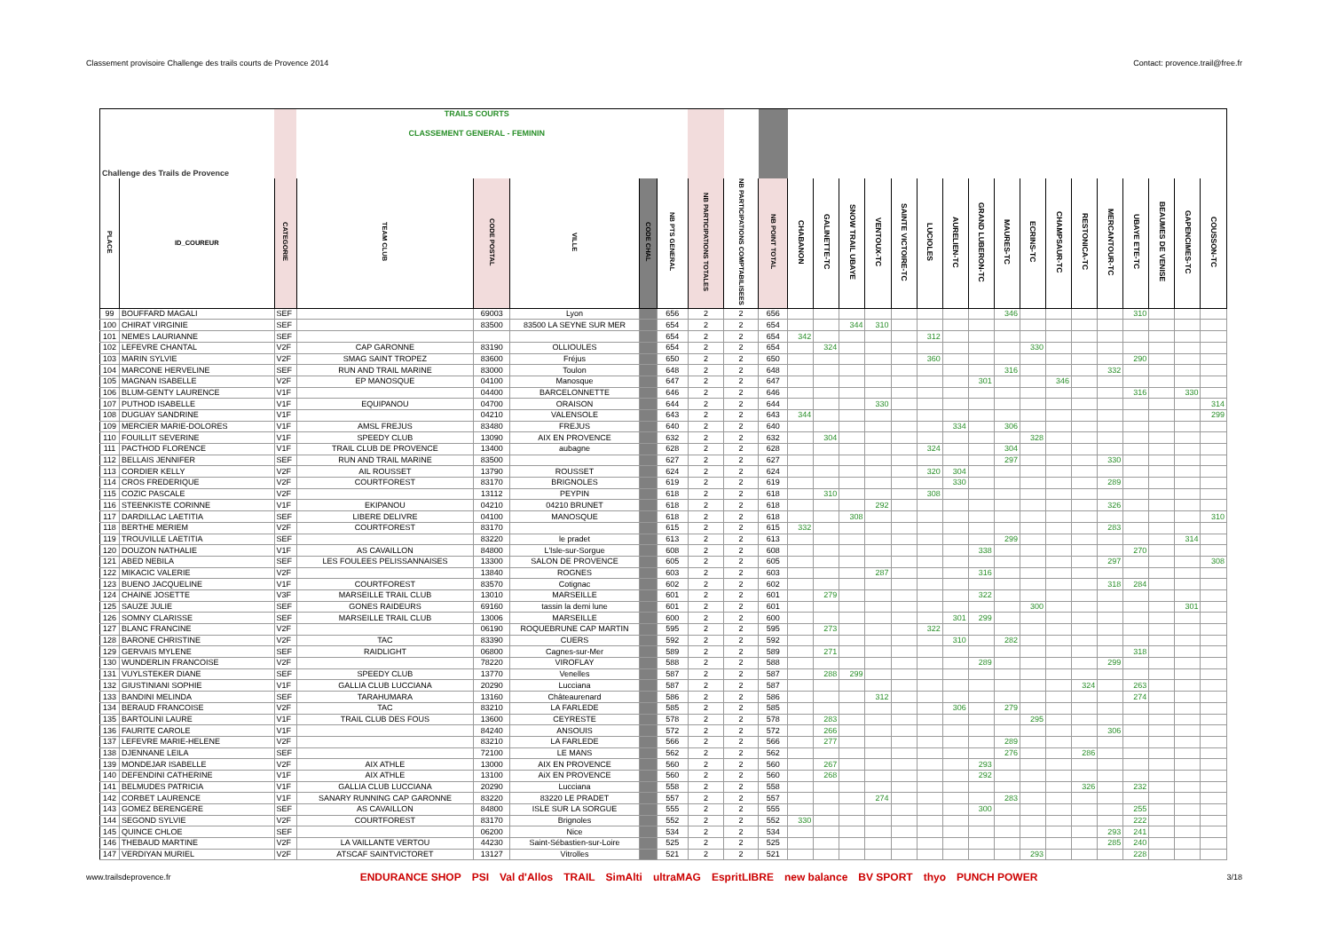Classement provisoire Challenge des trails courts de Provence 2014 Contact: provence.trail@free.fr
| Challenge des Trails de Provence | | | TRAILS COURTS CLASSEMENT GENERAL - FEMININ | | | | | | | | | | | | | | | | | | | | | | | | |
| PLACE | ID_COUREUR | CATEGORIE | TEAM CLUB | CODE POSTAL | VILLE | CODE CHAL | NB PTS GENERAL | NB PARTICIPATIONS TOTALES | NB PARTICIPATIONS COMPTABILISEES | NB POINT TOTAL | CHABANON | GALINETTE-TC | SNOW TRAIL UBAYE | VENTOUX-TC | SAINTE VICTOIRE-TC | LUCIOLES | AURELIEN-TC | GRAND LUBERON-TC | MAURES-TC | ECRINS-TC | CHAMPSAUR-TC | RESTONICA-TC | MERCANTOUR-TC | UBAYE ETE-TC | BEAUMES DE VENISE | GAPENCIMES-TC | COUSSON-TC |
| 99 | BOUFFARD MAGALI | SEF | | 69003 | Lyon | | 656 | 2 | 2 | 656 | | | | | | | | | 346 | | | | | 310 | | | |
| 100 | CHIRAT VIRGINIE | SEF | | 83500 | 83500 LA SEYNE SUR MER | | 654 | 2 | 2 | 654 | | | 344 | 310 | | | | | | | | | | | | | |
| 101 | NEMES LAURIANNE | SEF | | | | | 654 | 2 | 2 | 654 | 342 | | | | | 312 | | | | | | | | | | | |
| 102 | LEFEVRE CHANTAL | V2F | CAP GARONNE | 83190 | OLLIOULES | | 654 | 2 | 2 | 654 | | 324 | | | | | | | | 330 | | | | | | | |
| 103 | MARIN SYLVIE | V2F | SMAG SAINT TROPEZ | 83600 | Fréjus | | 650 | 2 | 2 | 650 | | | | | | 360 | | | | | | | | 290 | | | |
| 104 | MARCONE HERVELINE | SEF | RUN AND TRAIL MARINE | 83000 | Toulon | | 648 | 2 | 2 | 648 | | | | | | | | | 316 | | | | 332 | | | | |
| 105 | MAGNAN ISABELLE | V2F | EP MANOSQUE | 04100 | Manosque | | 647 | 2 | 2 | 647 | | | | | | | | 301 | | | 346 | | | | | | |
| 106 | BLUM-GENTY LAURENCE | V1F | | 04400 | BARCELONNETTE | | 646 | 2 | 2 | 646 | | | | | | | | | | | | | | 316 | | 330 | |
| 107 | PUTHOD ISABELLE | V1F | EQUIPANOU | 04700 | ORAISON | | 644 | 2 | 2 | 644 | | | | 330 | | | | | | | | | | | | | 314 |
| 108 | DUGUAY SANDRINE | V1F | | 04210 | VALENSOLE | | 643 | 2 | 2 | 643 | 344 | | | | | | | | | | | | | | | | 299 |
| 109 | MERCIER MARIE-DOLORES | V1F | AMSL FREJUS | 83480 | FREJUS | | 640 | 2 | 2 | 640 | | | | | | | 334 | | 306 | | | | | | | | |
| 110 | FOUILLIT SEVERINE | V1F | SPEEDY CLUB | 13090 | AIX EN PROVENCE | | 632 | 2 | 2 | 632 | | 304 | | | | | | | | 328 | | | | | | | |
| 111 | PACTHOD FLORENCE | V1F | TRAIL CLUB DE PROVENCE | 13400 | aubagne | | 628 | 2 | 2 | 628 | | | | | | 324 | | | 304 | | | | | | | | |
| 112 | BELLAIS JENNIFER | SEF | RUN AND TRAIL MARINE | 83500 | | | 627 | 2 | 2 | 627 | | | | | | | | | 297 | | | | 330 | | | | |
| 113 | CORDIER KELLY | V2F | AIL ROUSSET | 13790 | ROUSSET | | 624 | 2 | 2 | 624 | | | | | | 320 | 304 | | | | | | | | | | |
| 114 | CROS FREDERIQUE | V2F | COURTFOREST | 83170 | BRIGNOLES | | 619 | 2 | 2 | 619 | | | | | | | 330 | | | | | | 289 | | | | |
| 115 | COZIC PASCALE | V2F | | 13112 | PEYPIN | | 618 | 2 | 2 | 618 | | 310 | | | | 308 | | | | | | | | | | | |
| 116 | STEENKISTE CORINNE | V1F | EKIPANOU | 04210 | 04210 BRUNET | | 618 | 2 | 2 | 618 | | | | 292 | | | | | | | | | 326 | | | | |
| 117 | DARDILLAC LAETITIA | SEF | LIBERE DELIVRE | 04100 | MANOSQUE | | 618 | 2 | 2 | 618 | | | 308 | | | | | | | | | | | | | | 310 |
| 118 | BERTHE MERIEM | V2F | COURTFOREST | 83170 | | | 615 | 2 | 2 | 615 | 332 | | | | | | | | | | | | 283 | | | | |
| 119 | TROUVILLE LAETITIA | SEF | | 83220 | le pradet | | 613 | 2 | 2 | 613 | | | | | | | | | 299 | | | | | | | 314 | |
| 120 | DOUZON NATHALIE | V1F | AS CAVAILLON | 84800 | L'Isle-sur-Sorgue | | 608 | 2 | 2 | 608 | | | | | | | | 338 | | | | | | 270 | | | |
| 121 | ABED NEBILA | SEF | LES FOULEES PELISSANNAISES | 13300 | SALON DE PROVENCE | | 605 | 2 | 2 | 605 | | | | | | | | | | | | | 297 | | | | 308 |
| 122 | MIKACIC VALERIE | V2F | | 13840 | ROGNES | | 603 | 2 | 2 | 603 | | | | 287 | | | | 316 | | | | | | | | | |
| 123 | BUENO JACQUELINE | V1F | COURTFOREST | 83570 | Cotignac | | 602 | 2 | 2 | 602 | | | | | | | | | | | | | 318 | 284 | | | |
| 124 | CHAINE JOSETTE | V3F | MARSEILLE TRAIL CLUB | 13010 | MARSEILLE | | 601 | 2 | 2 | 601 | | 279 | | | | | | 322 | | | | | | | | | |
| 125 | SAUZE JULIE | SEF | GONES RAIDEURS | 69160 | tassin la demi lune | | 601 | 2 | 2 | 601 | | | | | | | | | | 300 | | | | | | 301 | |
| 126 | SOMNY CLARISSE | SEF | MARSEILLE TRAIL CLUB | 13006 | MARSEILLE | | 600 | 2 | 2 | 600 | | | | | | | 301 | 299 | | | | | | | | | |
| 127 | BLANC FRANCINE | V2F | | 06190 | ROQUEBRUNE CAP MARTIN | | 595 | 2 | 2 | 595 | | 273 | | | | 322 | | | | | | | | | | | |
| 128 | BARONE CHRISTINE | V2F | TAC | 83390 | CUERS | | 592 | 2 | 2 | 592 | | | | | | | 310 | | 282 | | | | | | | | |
| 129 | GERVAIS MYLENE | SEF | RAIDLIGHT | 06800 | Cagnes-sur-Mer | | 589 | 2 | 2 | 589 | | 271 | | | | | | | | | | | | 318 | | | |
| 130 | WUNDERLIN FRANCOISE | V2F | | 78220 | VIROFLAY | | 588 | 2 | 2 | 588 | | | | | | | | 289 | | | | | 299 | | | | |
| 131 | VUYLSTEKER DIANE | SEF | SPEEDY CLUB | 13770 | Venelles | | 587 | 2 | 2 | 587 | | 288 | 299 | | | | | | | | | | | | | | |
| 132 | GIUSTINIANI SOPHIE | V1F | GALLIA CLUB LUCCIANA | 20290 | Lucciana | | 587 | 2 | 2 | 587 | | | | | | | | | | | | 324 | | 263 | | | |
| 133 | BANDINI MELINDA | SEF | TARAHUMARA | 13160 | Châteaurenard | | 586 | 2 | 2 | 586 | | | | 312 | | | | | | | | | | 274 | | | |
| 134 | BERAUD FRANCOISE | V2F | TAC | 83210 | LA FARLEDE | | 585 | 2 | 2 | 585 | | | | | | | 306 | | 279 | | | | | | | | |
| 135 | BARTOLINI LAURE | V1F | TRAIL CLUB DES FOUS | 13600 | CEYRESTE | | 578 | 2 | 2 | 578 | | 283 | | | | | | | | 295 | | | | | | | |
| 136 | FAURITE CAROLE | V1F | | 84240 | ANSOUIS | | 572 | 2 | 2 | 572 | | 266 | | | | | | | | | | | 306 | | | | |
| 137 | LEFEVRE MARIE-HELENE | V2F | | 83210 | LA FARLEDE | | 566 | 2 | 2 | 566 | | 277 | | | | | | | 289 | | | | | | | | |
| 138 | DJENNANE LEILA | SEF | | 72100 | LE MANS | | 562 | 2 | 2 | 562 | | | | | | | | | 276 | | | 286 | | | | | |
| 139 | MONDEJAR ISABELLE | V2F | AIX ATHLE | 13000 | AIX EN PROVENCE | | 560 | 2 | 2 | 560 | | 267 | | | | | | 293 | | | | | | | | | |
| 140 | DEFENDINI CATHERINE | V1F | AIX ATHLE | 13100 | AiX EN PROVENCE | | 560 | 2 | 2 | 560 | | 268 | | | | | | 292 | | | | | | | | | |
| 141 | BELMUDES PATRICIA | V1F | GALLIA CLUB LUCCIANA | 20290 | Lucciana | | 558 | 2 | 2 | 558 | | | | | | | | | | | | 326 | | 232 | | | |
| 142 | CORBET LAURENCE | V1F | SANARY RUNNING CAP GARONNE | 83220 | 83220 LE PRADET | | 557 | 2 | 2 | 557 | | | | 274 | | | | | 283 | | | | | | | | |
| 143 | GOMEZ BERENGERE | SEF | AS CAVAILLON | 84800 | ISLE SUR LA SORGUE | | 555 | 2 | 2 | 555 | | | | | | | | 300 | | | | | | 255 | | | |
| 144 | SEGOND SYLVIE | V2F | COURTFOREST | 83170 | Brignoles | | 552 | 2 | 2 | 552 | 330 | | | | | | | | | | | | | 222 | | | |
| 145 | QUINCE CHLOE | SEF | | 06200 | Nice | | 534 | 2 | 2 | 534 | | | | | | | | | | | | | 293 | 241 | | | |
| 146 | THEBAUD MARTINE | V2F | LA VAILLANTE VERTOU | 44230 | Saint-Sébastien-sur-Loire | | 525 | 2 | 2 | 525 | | | | | | | | | | | | | 285 | 240 | | | |
| 147 | VERDIYAN MURIEL | V2F | ATSCAF SAINTVICTORET | 13127 | Vitrolles | | 521 | 2 | 2 | 521 | | | | | | | | | | 293 | | | | 228 | | | |
www.trailsdeprovence.fr ENDURANCE SHOP PSI Val d'Allos TRAIL SimAlti ultraMAG EspritLIBRE new balance BV SPORT thyo PUNCH POWER 3/18